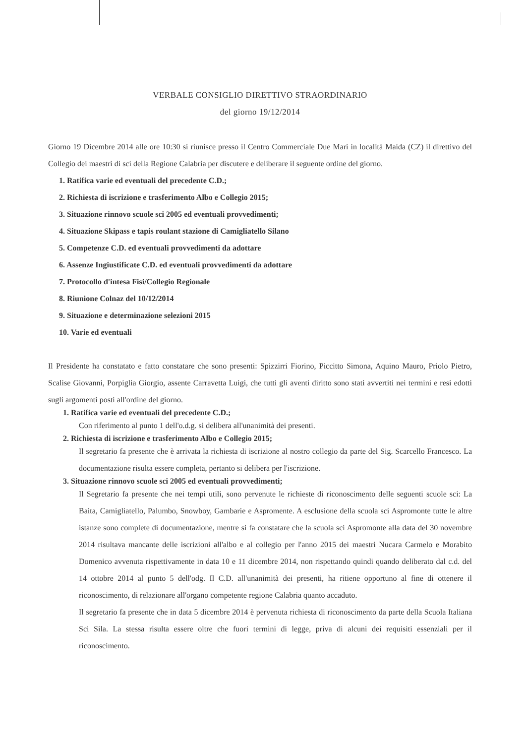VERBALE CONSIGLIO DIRETTIVO STRAORDINARIO
del giorno 19/12/2014
Giorno 19 Dicembre 2014 alle ore 10:30 si riunisce presso il Centro Commerciale Due Mari in località Maida (CZ) il direttivo del Collegio dei maestri di sci della Regione Calabria per discutere e deliberare il seguente ordine del giorno.
1. Ratifica varie ed eventuali del precedente C.D.;
2. Richiesta di iscrizione e trasferimento Albo e Collegio 2015;
3. Situazione rinnovo scuole sci 2005 ed eventuali provvedimenti;
4. Situazione Skipass e tapis roulant stazione di Camigliatello Silano
5. Competenze C.D. ed eventuali provvedimenti da adottare
6. Assenze Ingiustificate C.D. ed eventuali provvedimenti da adottare
7. Protocollo d'intesa Fisi/Collegio Regionale
8. Riunione Colnaz del 10/12/2014
9. Situazione e determinazione selezioni 2015
10. Varie ed eventuali
Il Presidente ha constatato e fatto constatare che sono presenti: Spizzirri Fiorino, Piccitto Simona, Aquino Mauro, Priolo Pietro, Scalise Giovanni, Porpiglia Giorgio, assente Carravetta Luigi, che tutti gli aventi diritto sono stati avvertiti nei termini e resi edotti sugli argomenti posti all'ordine del giorno.
1. Ratifica varie ed eventuali del precedente C.D.;
Con riferimento al punto 1 dell'o.d.g. si delibera all'unanimità dei presenti.
2. Richiesta di iscrizione e trasferimento Albo e Collegio 2015;
Il segretario fa presente che è arrivata la richiesta di iscrizione al nostro collegio da parte del Sig. Scarcello Francesco. La documentazione risulta essere completa, pertanto si delibera per l'iscrizione.
3. Situazione rinnovo scuole sci 2005 ed eventuali provvedimenti;
Il Segretario fa presente che nei tempi utili, sono pervenute le richieste di riconoscimento delle seguenti scuole sci: La Baita, Camigliatello, Palumbo, Snowboy, Gambarie e Aspromente. A esclusione della scuola sci Aspromonte tutte le altre istanze sono complete di documentazione, mentre si fa constatare che la scuola sci Aspromonte alla data del 30 novembre 2014 risultava mancante delle iscrizioni all'albo e al collegio per l'anno 2015 dei maestri Nucara Carmelo e Morabito Domenico avvenuta rispettivamente in data 10 e 11 dicembre 2014, non rispettando quindi quando deliberato dal c.d. del 14 ottobre 2014 al punto 5 dell'odg. Il C.D. all'unanimità dei presenti, ha ritiene opportuno al fine di ottenere il riconoscimento, di relazionare all'organo competente regione Calabria quanto accaduto.
Il segretario fa presente che in data 5 dicembre 2014 è pervenuta richiesta di riconoscimento da parte della Scuola Italiana Sci Sila. La stessa risulta essere oltre che fuori termini di legge, priva di alcuni dei requisiti essenziali per il riconoscimento.